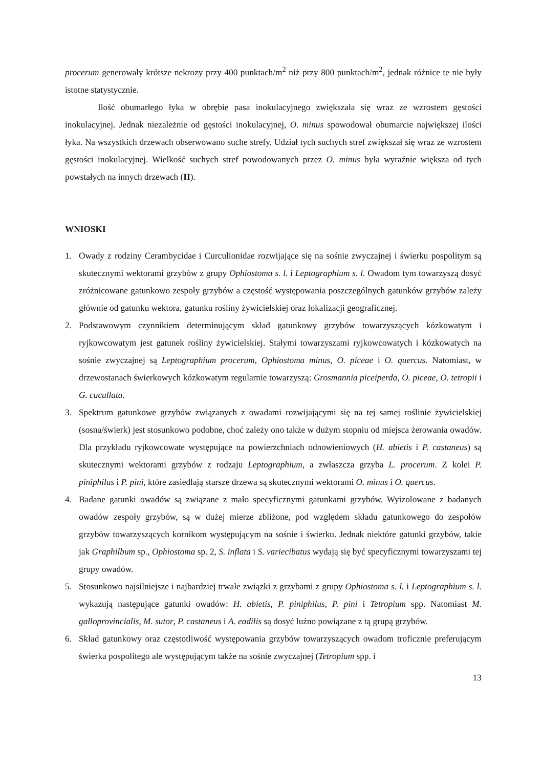procerum generowały krótsze nekrozy przy 400 punktach/m<sup>2</sup> niż przy 800 punktach/m<sup>2</sup>, jednak różnice te nie były istotne statystycznie.
Ilość obumarłego łyka w obrębie pasa inokulacyjnego zwiększała się wraz ze wzrostem gęstości inokulacyjnej. Jednak niezależnie od gęstości inokulacyjnej, O. minus spowodował obumarcie największej ilości łyka. Na wszystkich drzewach obserwowano suche strefy. Udział tych suchych stref zwiększał się wraz ze wzrostem gęstości inokulacyjnej. Wielkość suchych stref powodowanych przez O. minus była wyraźnie większa od tych powstałych na innych drzewach (II).
WNIOSKI
1. Owady z rodziny Cerambycidae i Curculionidae rozwijające się na sośnie zwyczajnej i świerku pospolitym są skutecznymi wektorami grzybów z grupy Ophiostoma s. l. i Leptographium s. l. Owadom tym towarzyszą dosyć zróżnicowane gatunkowo zespoły grzybów a częstość występowania poszczególnych gatunków grzybów zależy głównie od gatunku wektora, gatunku rośliny żywicielskiej oraz lokalizacji geograficznej.
2. Podstawowym czynnikiem determinującym skład gatunkowy grzybów towarzyszących kózkowatym i ryjkowcowatym jest gatunek rośliny żywicielskiej. Stałymi towarzyszami ryjkowcowatych i kózkowatych na sośnie zwyczajnej są Leptographium procerum, Ophiostoma minus, O. piceae i O. quercus. Natomiast, w drzewostanach świerkowych kózkowatym regularnie towarzyszą: Grosmannia piceiperda, O. piceae, O. tetropii i G. cucullata.
3. Spektrum gatunkowe grzybów związanych z owadami rozwijającymi się na tej samej roślinie żywicielskiej (sosna/świerk) jest stosunkowo podobne, choć zależy ono także w dużym stopniu od miejsca żerowania owadów. Dla przykładu ryjkowcowate występujące na powierzchniach odnowieniowych (H. abietis i P. castaneus) są skutecznymi wektorami grzybów z rodzaju Leptographium, a zwłaszcza grzyba L. procerum. Z kolei P. piniphilus i P. pini, które zasiedlają starsze drzewa są skutecznymi wektorami O. minus i O. quercus.
4. Badane gatunki owadów są związane z mało specyficznymi gatunkami grzybów. Wyizolowane z badanych owadów zespoły grzybów, są w dużej mierze zbliżone, pod względem składu gatunkowego do zespołów grzybów towarzyszących kornikom występującym na sośnie i świerku. Jednak niektóre gatunki grzybów, takie jak Graphilbum sp., Ophiostoma sp. 2, S. inflata i S. variecibatus wydają się być specyficznymi towarzyszami tej grupy owadów.
5. Stosunkowo najsilniejsze i najbardziej trwałe związki z grzybami z grupy Ophiostoma s. l. i Leptographium s. l. wykazują następujące gatunki owadów: H. abietis, P. piniphilus, P. pini i Tetropium spp. Natomiast M. galloprovincialis, M. sutor, P. castaneus i A. eadilis są dosyć luźno powiązane z tą grupą grzybów.
6. Skład gatunkowy oraz częstotliwość występowania grzybów towarzyszących owadom troficznie preferującym świerka pospolitego ale występującym także na sośnie zwyczajnej (Tetropium spp. i
13